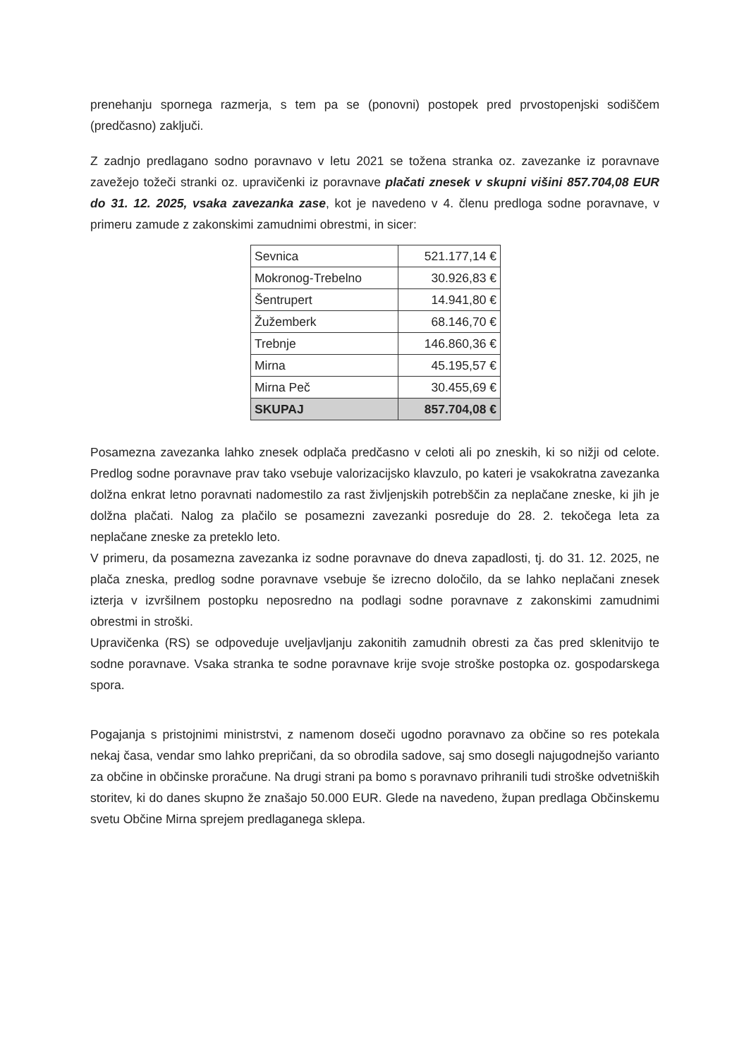prenehanju spornega razmerja, s tem pa se (ponovni) postopek pred prvostopenjski sodiščem (predčasno) zaključi.
Z zadnjo predlagano sodno poravnavo v letu 2021 se tožena stranka oz. zavezanke iz poravnave zavežejo tožeči stranki oz. upravičenki iz poravnave plačati znesek v skupni višini 857.704,08 EUR do 31. 12. 2025, vsaka zavezanka zase, kot je navedeno v 4. členu predloga sodne poravnave, v primeru zamude z zakonskimi zamudnimi obrestmi, in sicer:
| Sevnica | 521.177,14 € |
| Mokronog-Trebelno | 30.926,83 € |
| Šentrupert | 14.941,80 € |
| Žužemberk | 68.146,70 € |
| Trebnje | 146.860,36 € |
| Mirna | 45.195,57 € |
| Mirna Peč | 30.455,69 € |
| SKUPAJ | 857.704,08 € |
Posamezna zavezanka lahko znesek odplača predčasno v celoti ali po zneskih, ki so nižji od celote. Predlog sodne poravnave prav tako vsebuje valorizacijsko klavzulo, po kateri je vsakokratna zavezanka dolžna enkrat letno poravnati nadomestilo za rast življenjskih potrebščin za neplačane zneske, ki jih je dolžna plačati. Nalog za plačilo se posamezni zavezanki posreduje do 28. 2. tekočega leta za neplačane zneske za preteklo leto.
V primeru, da posamezna zavezanka iz sodne poravnave do dneva zapadlosti, tj. do 31. 12. 2025, ne plača zneska, predlog sodne poravnave vsebuje še izrecno določilo, da se lahko neplačani znesek izterja v izvršilnem postopku neposredno na podlagi sodne poravnave z zakonskimi zamudnimi obrestmi in stroški.
Upravičenka (RS) se odpoveduje uveljavljanju zakonitih zamudnih obresti za čas pred sklenitvijo te sodne poravnave. Vsaka stranka te sodne poravnave krije svoje stroške postopka oz. gospodarskega spora.
Pogajanja s pristojnimi ministrstvi, z namenom doseči ugodno poravnavo za občine so res potekala nekaj časa, vendar smo lahko prepričani, da so obrodila sadove, saj smo dosegli najugodnejšo varianto za občine in občinske proračune. Na drugi strani pa bomo s poravnavo prihranili tudi stroške odvetniških storitev, ki do danes skupno že znašajo 50.000 EUR. Glede na navedeno, župan predlaga Občinskemu svetu Občine Mirna sprejem predlaganega sklepa.